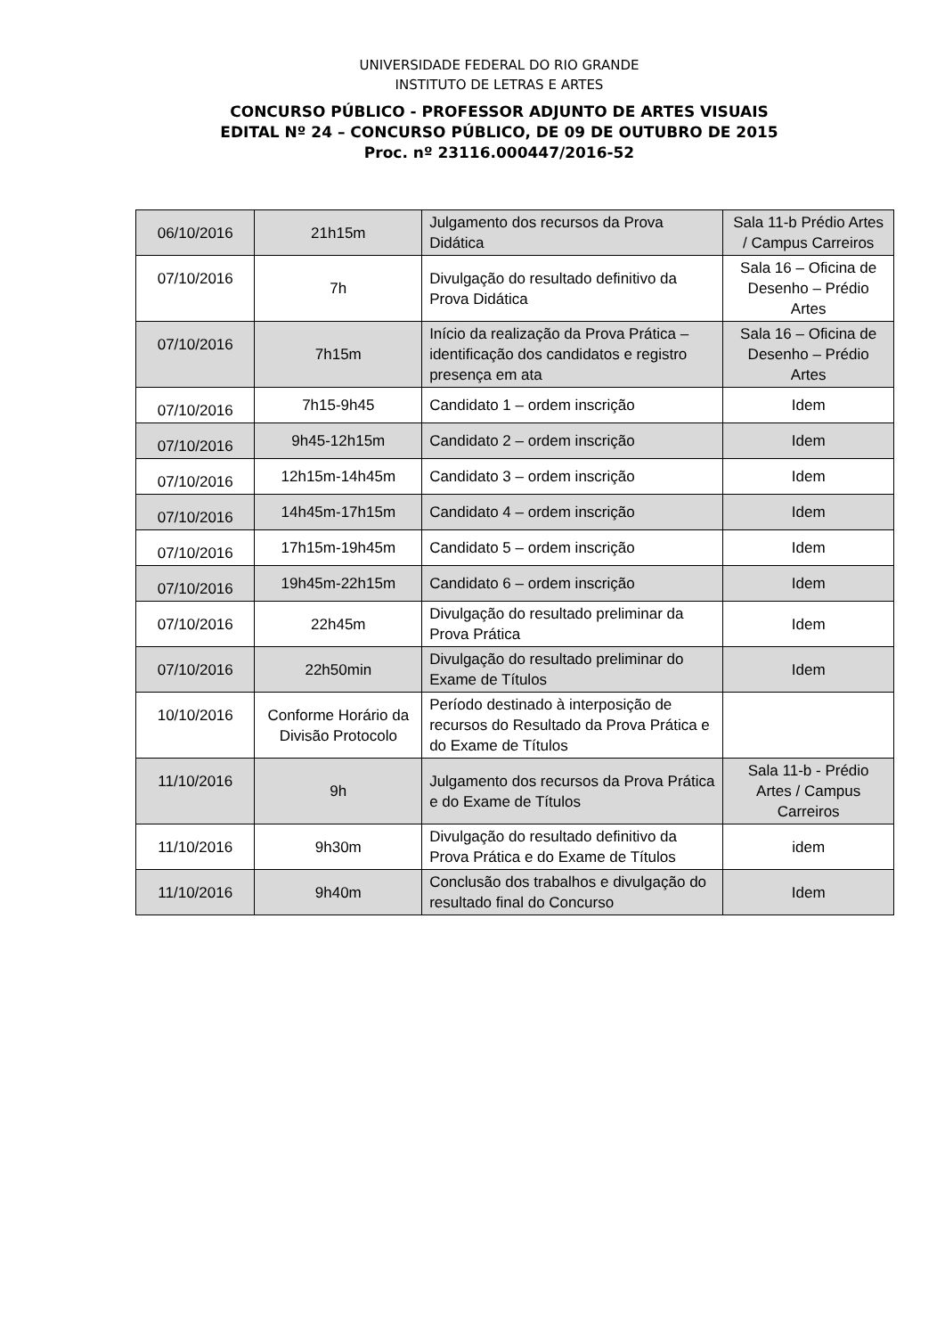UNIVERSIDADE FEDERAL DO RIO GRANDE
INSTITUTO DE LETRAS E ARTES
CONCURSO PÚBLICO - PROFESSOR ADJUNTO DE ARTES VISUAIS
EDITAL Nº 24 – CONCURSO PÚBLICO, DE 09 DE OUTUBRO DE 2015
Proc. nº 23116.000447/2016-52
| 06/10/2016 | 21h15m | Julgamento dos recursos da Prova Didática | Sala 11-b Prédio Artes / Campus Carreiros |
| 07/10/2016 | 7h | Divulgação do resultado definitivo da Prova Didática | Sala 16 – Oficina de Desenho – Prédio Artes |
| 07/10/2016 | 7h15m | Início da realização da Prova Prática – identificação dos candidatos e registro presença em ata | Sala 16 – Oficina de Desenho – Prédio Artes |
| 07/10/2016 | 7h15-9h45 | Candidato 1 – ordem inscrição | Idem |
| 07/10/2016 | 9h45-12h15m | Candidato 2 – ordem inscrição | Idem |
| 07/10/2016 | 12h15m-14h45m | Candidato 3 – ordem inscrição | Idem |
| 07/10/2016 | 14h45m-17h15m | Candidato 4 – ordem inscrição | Idem |
| 07/10/2016 | 17h15m-19h45m | Candidato 5 – ordem inscrição | Idem |
| 07/10/2016 | 19h45m-22h15m | Candidato 6 – ordem inscrição | Idem |
| 07/10/2016 | 22h45m | Divulgação do resultado preliminar da Prova Prática | Idem |
| 07/10/2016 | 22h50min | Divulgação do resultado preliminar do Exame de Títulos | Idem |
| 10/10/2016 | Conforme Horário da Divisão Protocolo | Período destinado à interposição de recursos do Resultado da Prova Prática e do Exame de Títulos | |
| 11/10/2016 | 9h | Julgamento dos recursos da Prova Prática e do Exame de Títulos | Sala 11-b - Prédio Artes / Campus Carreiros |
| 11/10/2016 | 9h30m | Divulgação do resultado definitivo da Prova Prática e do Exame de Títulos | idem |
| 11/10/2016 | 9h40m | Conclusão dos trabalhos e divulgação do resultado final do Concurso | Idem |